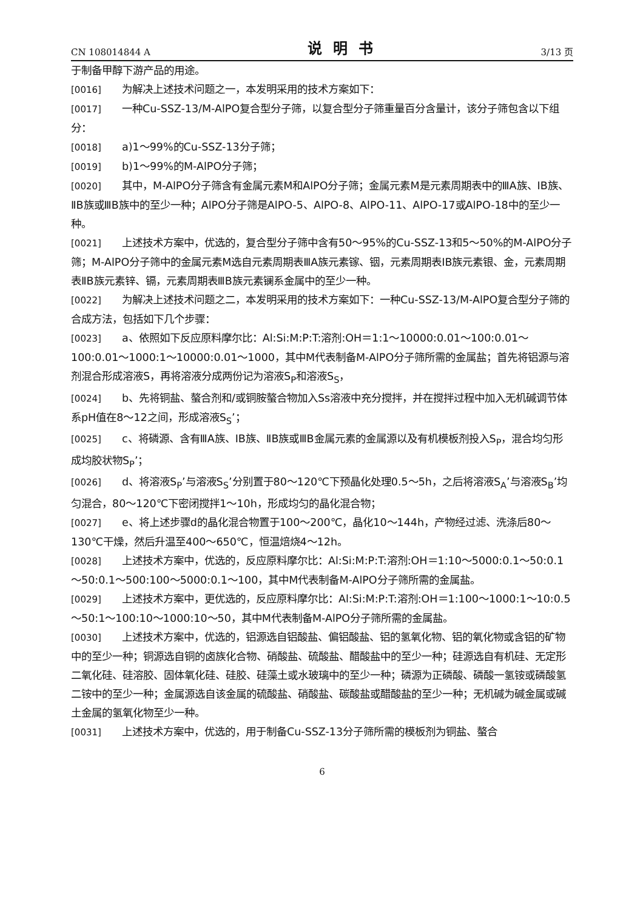CN 108014844 A 说明书 3/13 页
于制备甲醇下游产品的用途。
[0016] 为解决上述技术问题之一，本发明采用的技术方案如下：
[0017] 一种Cu-SSZ-13/M-AlPO复合型分子筛，以复合型分子筛重量百分含量计，该分子筛包含以下组分：
[0018] a)1～99%的Cu-SSZ-13分子筛；
[0019] b)1～99%的M-AlPO分子筛；
[0020] 其中，M-AlPO分子筛含有金属元素M和AlPO分子筛；金属元素M是元素周期表中的ⅢA族、IB族、ⅡB族或ⅢB族中的至少一种；AlPO分子筛是AlPO-5、AlPO-8、AlPO-11、AlPO-17或AlPO-18中的至少一种。
[0021] 上述技术方案中，优选的，复合型分子筛中含有50～95%的Cu-SSZ-13和5～50%的M-AlPO分子筛；M-AlPO分子筛中的金属元素M选自元素周期表ⅢA族元素镓、铟，元素周期表IB族元素银、金，元素周期表ⅡB族元素锌、镉，元素周期表ⅢB族元素镧系金属中的至少一种。
[0022] 为解决上述技术问题之二，本发明采用的技术方案如下：一种Cu-SSZ-13/M-AlPO复合型分子筛的合成方法，包括如下几个步骤：
[0023] a、依照如下反应原料摩尔比：Al:Si:M:P:T:溶剂:OH＝1:1～10000:0.01～100:0.01～100:0.01～1000:1～10000:0.01～1000，其中M代表制备M-AlPO分子筛所需的金属盐；首先将铝源与溶剂混合形成溶液S，再将溶液分成两份记为溶液S<sub>P</sub>和溶液S<sub>S</sub>，
[0024] b、先将铜盐、螯合剂和/或铜胺螯合物加入Ss溶液中充分搅拌，并在搅拌过程中加入无机碱调节体系pH值在8～12之间，形成溶液S<sub>S</sub>’；
[0025] c、将磷源、含有ⅢA族、IB族、ⅡB族或ⅢB金属元素的金属源以及有机模板剂投入S<sub>P</sub>，混合均匀形成均胶状物S<sub>P</sub>’；
[0026] d、将溶液S<sub>P</sub>’与溶液S<sub>S</sub>’分别置于80～120℃下预晶化处理0.5～5h，之后将溶液S<sub>A</sub>’与溶液S<sub>B</sub>’均匀混合，80～120℃下密闭搅拌1～10h，形成均匀的晶化混合物；
[0027] e、将上述步骤d的晶化混合物置于100～200℃，晶化10～144h，产物经过滤、洗涤后80～130℃干燥，然后升温至400～650℃，恒温焙烧4～12h。
[0028] 上述技术方案中，优选的，反应原料摩尔比：Al:Si:M:P:T:溶剂:OH＝1:10～5000:0.1～50:0.1～50:0.1～500:100～5000:0.1～100，其中M代表制备M-AlPO分子筛所需的金属盐。
[0029] 上述技术方案中，更优选的，反应原料摩尔比：Al:Si:M:P:T:溶剂:OH＝1:100～1000:1～10:0.5～50:1～100:10～1000:10～50，其中M代表制备M-AlPO分子筛所需的金属盐。
[0030] 上述技术方案中，优选的，铝源选自铝酸盐、偏铝酸盐、铝的氢氧化物、铝的氧化物或含铝的矿物中的至少一种；铜源选自铜的卤族化合物、硝酸盐、硫酸盐、醋酸盐中的至少一种；硅源选自有机硅、无定形二氧化硅、硅溶胶、固体氧化硅、硅胶、硅藻土或水玻璃中的至少一种；磷源为正磷酸、磷酸一氢铵或磷酸氢二铵中的至少一种；金属源选自该金属的硫酸盐、硝酸盐、碳酸盐或醋酸盐的至少一种；无机碱为碱金属或碱土金属的氢氧化物至少一种。
[0031] 上述技术方案中，优选的，用于制备Cu-SSZ-13分子筛所需的模板剂为铜盐、螯合
6